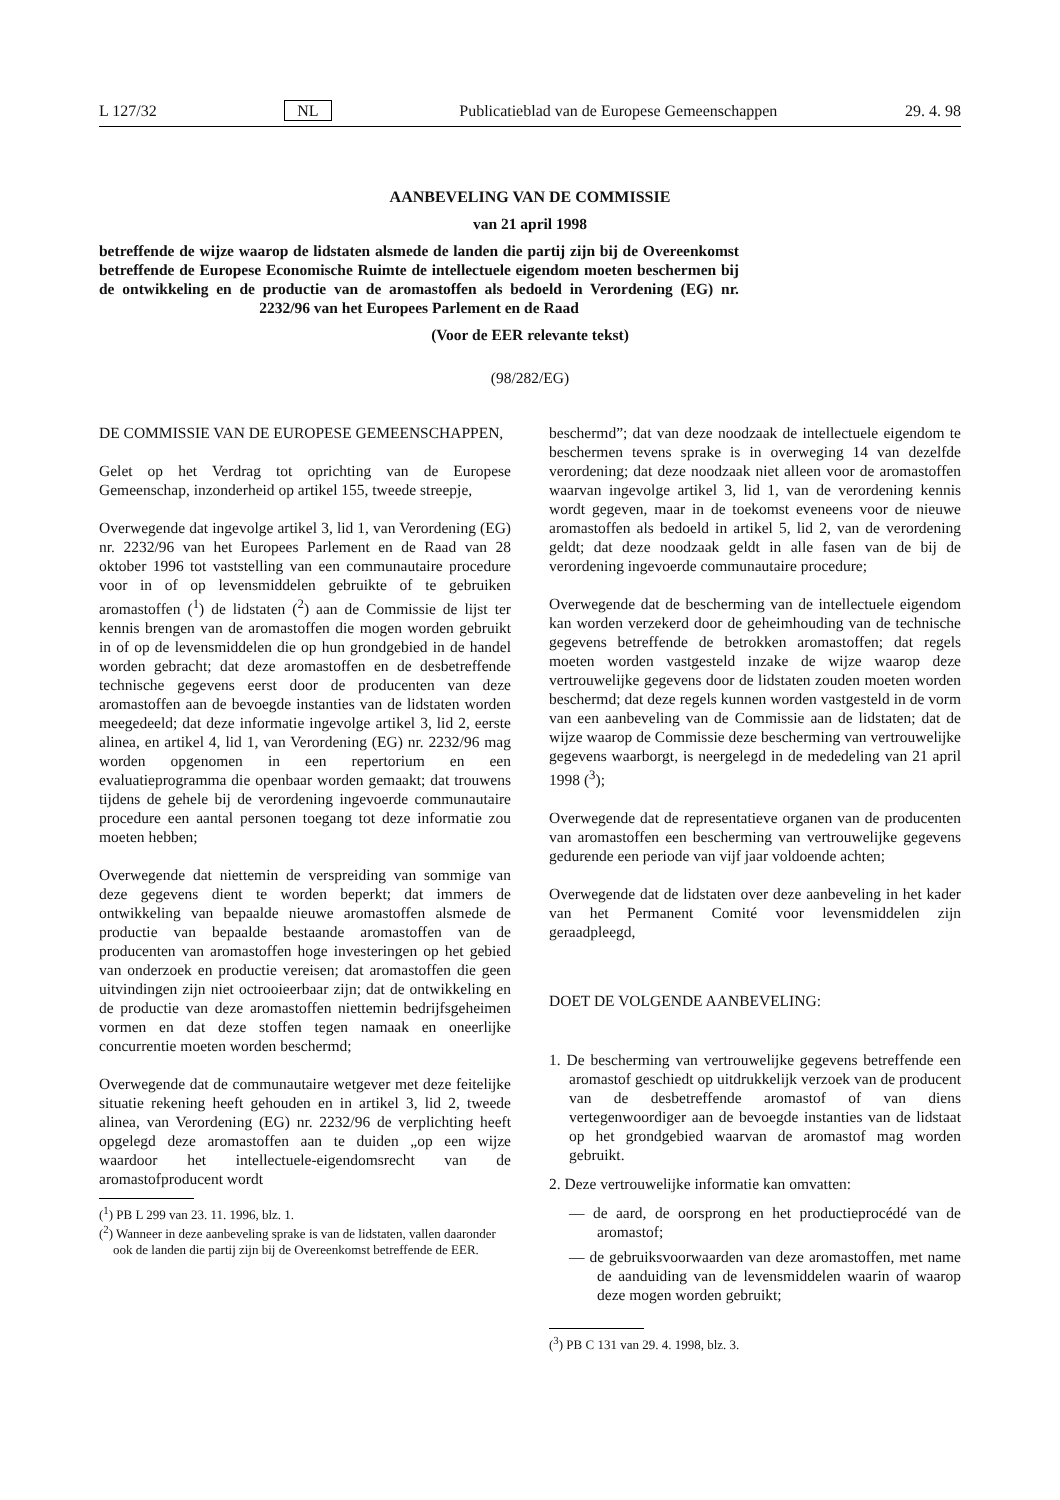L 127/32 NL Publicatieblad van de Europese Gemeenschappen 29. 4. 98
AANBEVELING VAN DE COMMISSIE
van 21 april 1998
betreffende de wijze waarop de lidstaten alsmede de landen die partij zijn bij de Overeenkomst betreffende de Europese Economische Ruimte de intellectuele eigendom moeten beschermen bij de ontwikkeling en de productie van de aromastoffen als bedoeld in Verordening (EG) nr. 2232/96 van het Europees Parlement en de Raad
(Voor de EER relevante tekst)
(98/282/EG)
DE COMMISSIE VAN DE EUROPESE GEMEENSCHAPPEN,
Gelet op het Verdrag tot oprichting van de Europese Gemeenschap, inzonderheid op artikel 155, tweede streepje,
Overwegende dat ingevolge artikel 3, lid 1, van Verordening (EG) nr. 2232/96 van het Europees Parlement en de Raad van 28 oktober 1996 tot vaststelling van een communautaire procedure voor in of op levensmiddelen gebruikte of te gebruiken aromastoffen (<sup>1</sup>) de lidstaten (<sup>2</sup>) aan de Commissie de lijst ter kennis brengen van de aromastoffen die mogen worden gebruikt in of op de levensmiddelen die op hun grondgebied in de handel worden gebracht; dat deze aromastoffen en de desbetreffende technische gegevens eerst door de producenten van deze aromastoffen aan de bevoegde instanties van de lidstaten worden meegedeeld; dat deze informatie ingevolge artikel 3, lid 2, eerste alinea, en artikel 4, lid 1, van Verordening (EG) nr. 2232/96 mag worden opgenomen in een repertorium en een evaluatieprogramma die openbaar worden gemaakt; dat trouwens tijdens de gehele bij de verordening ingevoerde communautaire procedure een aantal personen toegang tot deze informatie zou moeten hebben;
Overwegende dat niettemin de verspreiding van sommige van deze gegevens dient te worden beperkt; dat immers de ontwikkeling van bepaalde nieuwe aromastoffen alsmede de productie van bepaalde bestaande aromastoffen van de producenten van aromastoffen hoge investeringen op het gebied van onderzoek en productie vereisen; dat aromastoffen die geen uitvindingen zijn niet octrooieerbaar zijn; dat de ontwikkeling en de productie van deze aromastoffen niettemin bedrijfsgeheimen vormen en dat deze stoffen tegen namaak en oneerlijke concurrentie moeten worden beschermd;
Overwegende dat de communautaire wetgever met deze feitelijke situatie rekening heeft gehouden en in artikel 3, lid 2, tweede alinea, van Verordening (EG) nr. 2232/96 de verplichting heeft opgelegd deze aromastoffen aan te duiden „op een wijze waardoor het intellectuele-eigendomsrecht van de aromastofproducent wordt
(<sup>1</sup>) PB L 299 van 23. 11. 1996, blz. 1.
(<sup>2</sup>) Wanneer in deze aanbeveling sprake is van de lidstaten, vallen daaronder ook de landen die partij zijn bij de Overeenkomst betreffende de EER.
beschermd”; dat van deze noodzaak de intellectuele eigendom te beschermen tevens sprake is in overweging 14 van dezelfde verordening; dat deze noodzaak niet alleen voor de aromastoffen waarvan ingevolge artikel 3, lid 1, van de verordening kennis wordt gegeven, maar in de toekomst eveneens voor de nieuwe aromastoffen als bedoeld in artikel 5, lid 2, van de verordening geldt; dat deze noodzaak geldt in alle fasen van de bij de verordening ingevoerde communautaire procedure;
Overwegende dat de bescherming van de intellectuele eigendom kan worden verzekerd door de geheimhouding van de technische gegevens betreffende de betrokken aromastoffen; dat regels moeten worden vastgesteld inzake de wijze waarop deze vertrouwelijke gegevens door de lidstaten zouden moeten worden beschermd; dat deze regels kunnen worden vastgesteld in de vorm van een aanbeveling van de Commissie aan de lidstaten; dat de wijze waarop de Commissie deze bescherming van vertrouwelijke gegevens waarborgt, is neergelegd in de mededeling van 21 april 1998 (<sup>3</sup>);
Overwegende dat de representatieve organen van de producenten van aromastoffen een bescherming van vertrouwelijke gegevens gedurende een periode van vijf jaar voldoende achten;
Overwegende dat de lidstaten over deze aanbeveling in het kader van het Permanent Comité voor levensmiddelen zijn geraadpleegd,
DOET DE VOLGENDE AANBEVELING:
1. De bescherming van vertrouwelijke gegevens betreffende een aromastof geschiedt op uitdrukkelijk verzoek van de producent van de desbetreffende aromastof of van diens vertegenwoordiger aan de bevoegde instanties van de lidstaat op het grondgebied waarvan de aromastof mag worden gebruikt.
2. Deze vertrouwelijke informatie kan omvatten:
— de aard, de oorsprong en het productieprocédé van de aromastof;
— de gebruiksvoorwaarden van deze aromastoffen, met name de aanduiding van de levensmiddelen waarin of waarop deze mogen worden gebruikt;
(<sup>3</sup>) PB C 131 van 29. 4. 1998, blz. 3.